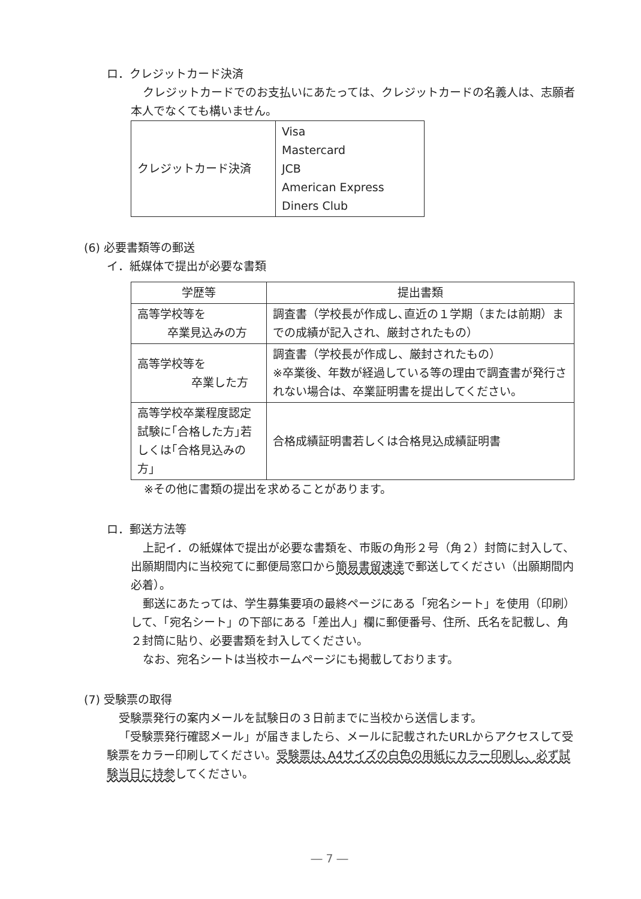ロ．クレジットカード決済
クレジットカードでのお支払いにあたっては、クレジットカードの名義人は、志願者本人でなくても構いません。
| クレジットカード決済 | Visa Mastercard JCB American Express Diners Club |
(6) 必要書類等の郵送
イ．紙媒体で提出が必要な書類
| 学歴等 | 提出書類 |
| --- | --- |
| 高等学校等を 卒業見込みの方 | 調査書（学校長が作成し､直近の１学期（または前期）までの成績が記入され、厳封されたもの） |
| 高等学校等を 卒業した方 | 調査書（学校長が作成し、厳封されたもの） ※卒業後、年数が経過している等の理由で調査書が発行されない場合は、卒業証明書を提出してください。 |
| 高等学校卒業程度認定試験に｢合格した方｣若しくは｢合格見込みの方｣ | 合格成績証明書若しくは合格見込成績証明書 |
※その他に書類の提出を求めることがあります。
ロ．郵送方法等
上記イ．の紙媒体で提出が必要な書類を、市販の角形２号（角２）封筒に封入して、出願期間内に当校宛てに郵便局窓口から簡易書留速達で郵送してください（出願期間内必着）。
郵送にあたっては、学生募集要項の最終ページにある「宛名シート」を使用（印刷）して、「宛名シート」の下部にある「差出人」欄に郵便番号、住所、氏名を記載し、角２封筒に貼り、必要書類を封入してください。
なお、宛名シートは当校ホームページにも掲載しております。
(7) 受験票の取得
受験票発行の案内メールを試験日の３日前までに当校から送信します。
「受験票発行確認メール」が届きましたら、メールに記載されたURLからアクセスして受験票をカラー印刷してください。受験票は､A4サイズの白色の用紙にカラー印刷し、必ず試験当日に持参してください。
― 7 ―